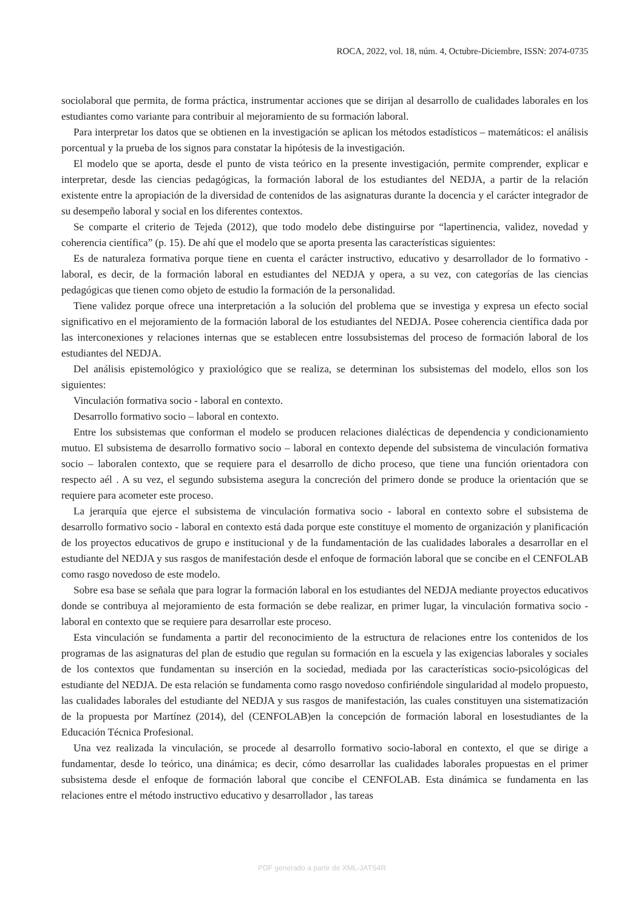ROCA, 2022, vol. 18, núm. 4, Octubre-Diciembre, ISSN: 2074-0735
sociolaboral que permita, de forma práctica, instrumentar acciones que se dirijan al desarrollo de cualidades laborales en los estudiantes como variante para contribuir al mejoramiento de su formación laboral.
Para interpretar los datos que se obtienen en la investigación se aplican los métodos estadísticos – matemáticos: el análisis porcentual y la prueba de los signos para constatar la hipótesis de la investigación.
El modelo que se aporta, desde el punto de vista teórico en la presente investigación, permite comprender, explicar e interpretar, desde las ciencias pedagógicas, la formación laboral de los estudiantes del NEDJA, a partir de la relación existente entre la apropiación de la diversidad de contenidos de las asignaturas durante la docencia y el carácter integrador de su desempeño laboral y social en los diferentes contextos.
Se comparte el criterio de Tejeda (2012), que todo modelo debe distinguirse por “lapertinencia, validez, novedad y coherencia científica” (p. 15). De ahí que el modelo que se aporta presenta las características siguientes:
Es de naturaleza formativa porque tiene en cuenta el carácter instructivo, educativo y desarrollador de lo formativo - laboral, es decir, de la formación laboral en estudiantes del NEDJA y opera, a su vez, con categorías de las ciencias pedagógicas que tienen como objeto de estudio la formación de la personalidad.
Tiene validez porque ofrece una interpretación a la solución del problema que se investiga y expresa un efecto social significativo en el mejoramiento de la formación laboral de los estudiantes del NEDJA. Posee coherencia científica dada por las interconexiones y relaciones internas que se establecen entre lossubsistemas del proceso de formación laboral de los estudiantes del NEDJA.
Del análisis epistemológico y praxiológico que se realiza, se determinan los subsistemas del modelo, ellos son los siguientes:
Vinculación formativa socio - laboral en contexto.
Desarrollo formativo socio – laboral en contexto.
Entre los subsistemas que conforman el modelo se producen relaciones dialécticas de dependencia y condicionamiento mutuo. El subsistema de desarrollo formativo socio – laboral en contexto depende del subsistema de vinculación formativa socio – laboralen contexto, que se requiere para el desarrollo de dicho proceso, que tiene una función orientadora con respecto aél . A su vez, el segundo subsistema asegura la concreción del primero donde se produce la orientación que se requiere para acometer este proceso.
La jerarquía que ejerce el subsistema de vinculación formativa socio - laboral en contexto sobre el subsistema de desarrollo formativo socio - laboral en contexto está dada porque este constituye el momento de organización y planificación de los proyectos educativos de grupo e institucional y de la fundamentación de las cualidades laborales a desarrollar en el estudiante del NEDJA y sus rasgos de manifestación desde el enfoque de formación laboral que se concibe en el CENFOLAB como rasgo novedoso de este modelo.
Sobre esa base se señala que para lograr la formación laboral en los estudiantes del NEDJA mediante proyectos educativos donde se contribuya al mejoramiento de esta formación se debe realizar, en primer lugar, la vinculación formativa socio - laboral en contexto que se requiere para desarrollar este proceso.
Esta vinculación se fundamenta a partir del reconocimiento de la estructura de relaciones entre los contenidos de los programas de las asignaturas del plan de estudio que regulan su formación en la escuela y las exigencias laborales y sociales de los contextos que fundamentan su inserción en la sociedad, mediada por las características socio-psicológicas del estudiante del NEDJA. De esta relación se fundamenta como rasgo novedoso confiriéndole singularidad al modelo propuesto, las cualidades laborales del estudiante del NEDJA y sus rasgos de manifestación, las cuales constituyen una sistematización de la propuesta por Martínez (2014), del (CENFOLAB)en la concepción de formación laboral en losestudiantes de la Educación Técnica Profesional.
Una vez realizada la vinculación, se procede al desarrollo formativo socio-laboral en contexto, el que se dirige a fundamentar, desde lo teórico, una dinámica; es decir, cómo desarrollar las cualidades laborales propuestas en el primer subsistema desde el enfoque de formación laboral que concibe el CENFOLAB. Esta dinámica se fundamenta en las relaciones entre el método instructivo educativo y desarrollador , las tareas
PDF generado a partir de XML-JATS4R